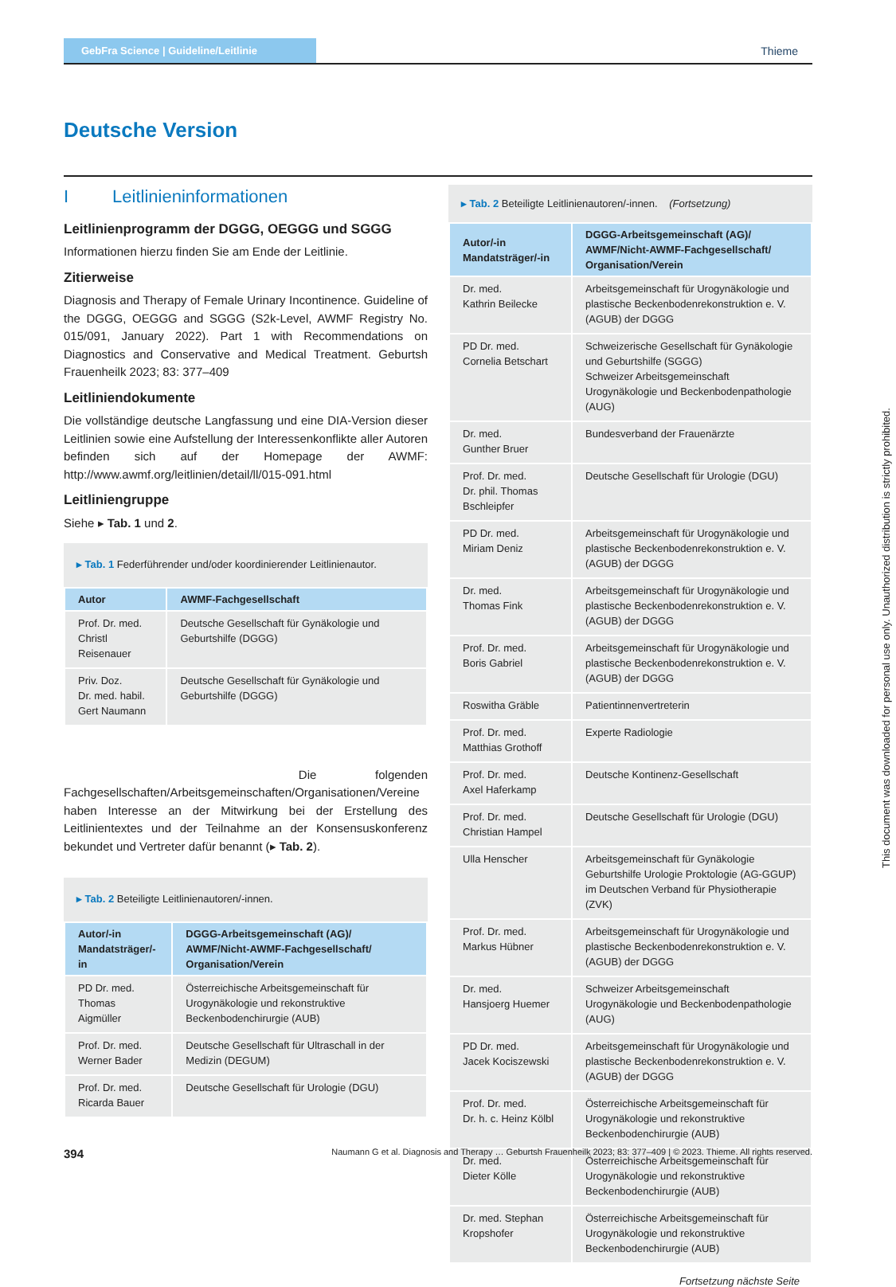GebFra Science | Guideline/Leitlinie
Thieme
Deutsche Version
I Leitlinieninformationen
Leitlinienprogramm der DGGG, OEGGG und SGGG
Informationen hierzu finden Sie am Ende der Leitlinie.
Zitierweise
Diagnosis and Therapy of Female Urinary Incontinence. Guideline of the DGGG, OEGGG and SGGG (S2k-Level, AWMF Registry No. 015/091, January 2022). Part 1 with Recommendations on Diagnostics and Conservative and Medical Treatment. Geburtsh Frauenheilk 2023; 83: 377–409
Leitliniendokumente
Die vollständige deutsche Langfassung und eine DIA-Version dieser Leitlinien sowie eine Aufstellung der Interessenkonflikte aller Autoren befinden sich auf der Homepage der AWMF: http://www.awmf.org/leitlinien/detail/ll/015-091.html
Leitliniengruppe
Siehe ▸ Tab. 1 und 2.
▸ Tab. 1 Federführender und/oder koordinierender Leitlinienautor.
| Autor | AWMF-Fachgesellschaft |
| --- | --- |
| Prof. Dr. med. Christl Reisenauer | Deutsche Gesellschaft für Gynäkologie und Geburtshilfe (DGGG) |
| Priv. Doz. Dr. med. habil. Gert Naumann | Deutsche Gesellschaft für Gynäkologie und Geburtshilfe (DGGG) |
Die folgenden Fachgesellschaften/Arbeitsgemeinschaften/Organisationen/Vereine haben Interesse an der Mitwirkung bei der Erstellung des Leitlinientextes und der Teilnahme an der Konsensuskonferenz bekundet und Vertreter dafür benannt (▸ Tab. 2).
▸ Tab. 2 Beteiligte Leitlinienautoren/-innen.
| Autor/-in Mandatsträger/-in | DGGG-Arbeitsgemeinschaft (AG)/ AWMF/Nicht-AWMF-Fachgesellschaft/ Organisation/Verein |
| --- | --- |
| PD Dr. med. Thomas Aigmüller | Österreichische Arbeitsgemeinschaft für Urogynäkologie und rekonstruktive Beckenbodenchirurgie (AUB) |
| Prof. Dr. med. Werner Bader | Deutsche Gesellschaft für Ultraschall in der Medizin (DEGUM) |
| Prof. Dr. med. Ricarda Bauer | Deutsche Gesellschaft für Urologie (DGU) |
▸ Tab. 2 Beteiligte Leitlinienautoren/-innen. (Fortsetzung)
| Autor/-in Mandatsträger/-in | DGGG-Arbeitsgemeinschaft (AG)/ AWMF/Nicht-AWMF-Fachgesellschaft/ Organisation/Verein |
| --- | --- |
| Dr. med. Kathrin Beilecke | Arbeitsgemeinschaft für Urogynäkologie und plastische Beckenbodenrekonstruktion e. V. (AGUB) der DGGG |
| PD Dr. med. Cornelia Betschart | Schweizerische Gesellschaft für Gynäkologie und Geburtshilfe (SGGG) Schweizer Arbeitsgemeinschaft Urogynäkologie und Beckenbodenpathologie (AUG) |
| Dr. med. Gunther Bruer | Bundesverband der Frauenärzte |
| Prof. Dr. med. Dr. phil. Thomas Bschleipfer | Deutsche Gesellschaft für Urologie (DGU) |
| PD Dr. med. Miriam Deniz | Arbeitsgemeinschaft für Urogynäkologie und plastische Beckenbodenrekonstruktion e. V. (AGUB) der DGGG |
| Dr. med. Thomas Fink | Arbeitsgemeinschaft für Urogynäkologie und plastische Beckenbodenrekonstruktion e. V. (AGUB) der DGGG |
| Prof. Dr. med. Boris Gabriel | Arbeitsgemeinschaft für Urogynäkologie und plastische Beckenbodenrekonstruktion e. V. (AGUB) der DGGG |
| Roswitha Gräble | Patientinnenvertreterin |
| Prof. Dr. med. Matthias Grothoff | Experte Radiologie |
| Prof. Dr. med. Axel Haferkamp | Deutsche Kontinenz-Gesellschaft |
| Prof. Dr. med. Christian Hampel | Deutsche Gesellschaft für Urologie (DGU) |
| Ulla Henscher | Arbeitsgemeinschaft für Gynäkologie Geburtshilfe Urologie Proktologie (AG-GGUP) im Deutschen Verband für Physiotherapie (ZVK) |
| Prof. Dr. med. Markus Hübner | Arbeitsgemeinschaft für Urogynäkologie und plastische Beckenbodenrekonstruktion e. V. (AGUB) der DGGG |
| Dr. med. Hansjoerg Huemer | Schweizer Arbeitsgemeinschaft Urogynäkologie und Beckenbodenpathologie (AUG) |
| PD Dr. med. Jacek Kociszewski | Arbeitsgemeinschaft für Urogynäkologie und plastische Beckenbodenrekonstruktion e. V. (AGUB) der DGGG |
| Prof. Dr. med. Dr. h. c. Heinz Kölbl | Österreichische Arbeitsgemeinschaft für Urogynäkologie und rekonstruktive Beckenbodenchirurgie (AUB) |
| Dr. med. Dieter Kölle | Österreichische Arbeitsgemeinschaft für Urogynäkologie und rekonstruktive Beckenbodenchirurgie (AUB) |
| Dr. med. Stephan Kropshofer | Österreichische Arbeitsgemeinschaft für Urogynäkologie und rekonstruktive Beckenbodenchirurgie (AUB) |
Fortsetzung nächste Seite
This document was downloaded for personal use only. Unauthorized distribution is strictly prohibited.
394 Naumann G et al. Diagnosis and Therapy … Geburtsh Frauenheilk 2023; 83: 377–409 | © 2023. Thieme. All rights reserved.